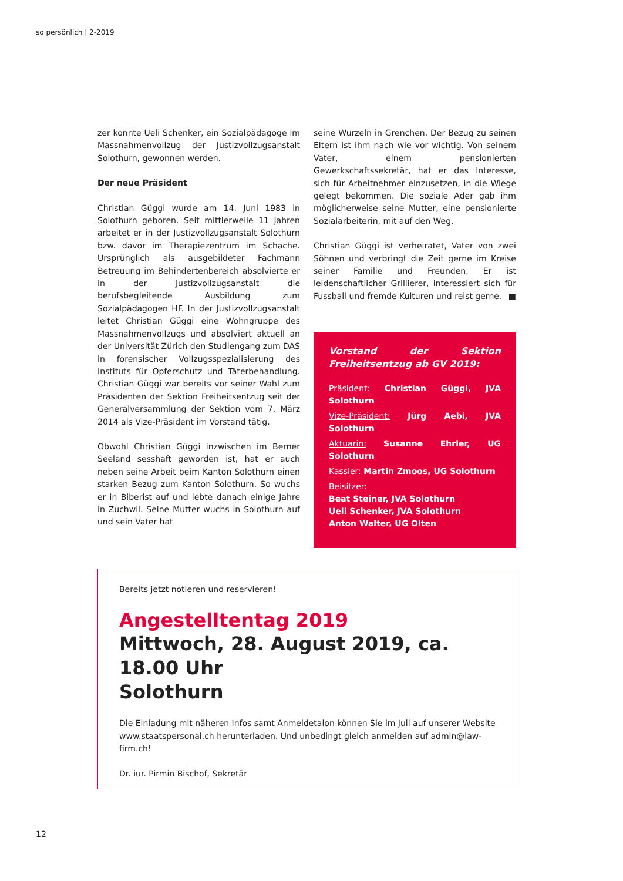so persönlich | 2-2019
zer konnte Ueli Schenker, ein Sozialpädagoge im Massnahmenvollzug der Justizvollzugsanstalt Solothurn, gewonnen werden.
Der neue Präsident
Christian Güggi wurde am 14. Juni 1983 in Solothurn geboren. Seit mittlerweile 11 Jahren arbeitet er in der Justizvollzugsanstalt Solothurn bzw. davor im Therapiezentrum im Schache. Ursprünglich als ausgebildeter Fachmann Betreuung im Behindertenbereich absolvierte er in der Justizvollzugsanstalt die berufsbegleitende Ausbildung zum Sozialpädagogen HF. In der Justizvollzugsanstalt leitet Christian Güggi eine Wohngruppe des Massnahmenvollzugs und absolviert aktuell an der Universität Zürich den Studiengang zum DAS in forensischer Vollzugsspezialisierung des Instituts für Opferschutz und Täterbehandlung. Christian Güggi war bereits vor seiner Wahl zum Präsidenten der Sektion Freiheitsentzug seit der Generalversammlung der Sektion vom 7. März 2014 als Vize-Präsident im Vorstand tätig.
Obwohl Christian Güggi inzwischen im Berner Seeland sesshaft geworden ist, hat er auch neben seine Arbeit beim Kanton Solothurn einen starken Bezug zum Kanton Solothurn. So wuchs er in Biberist auf und lebte danach einige Jahre in Zuchwil. Seine Mutter wuchs in Solothurn auf und sein Vater hat
seine Wurzeln in Grenchen. Der Bezug zu seinen Eltern ist ihm nach wie vor wichtig. Von seinem Vater, einem pensionierten Gewerkschaftssekretär, hat er das Interesse, sich für Arbeitnehmer einzusetzen, in die Wiege gelegt bekommen. Die soziale Ader gab ihm möglicherweise seine Mutter, eine pensionierte Sozialarbeiterin, mit auf den Weg.
Christian Güggi ist verheiratet, Vater von zwei Söhnen und verbringt die Zeit gerne im Kreise seiner Familie und Freunden. Er ist leidenschaftlicher Grillierer, interessiert sich für Fussball und fremde Kulturen und reist gerne. ■
Vorstand der Sektion Freiheitsentzug ab GV 2019:
Präsident: Christian Güggi, JVA Solothurn
Vize-Präsident: Jürg Aebi, JVA Solothurn
Aktuarin: Susanne Ehrler, UG Solothurn
Kassier: Martin Zmoos, UG Solothurn
Beisitzer:
Beat Steiner, JVA Solothurn
Ueli Schenker, JVA Solothurn
Anton Walter, UG Olten
Bereits jetzt notieren und reservieren!
Angestelltentag 2019
Mittwoch, 28. August 2019, ca. 18.00 Uhr
Solothurn
Die Einladung mit näheren Infos samt Anmeldetalon können Sie im Juli auf unserer Website www.staatspersonal.ch herunterladen. Und unbedingt gleich anmelden auf admin@law-firm.ch!
Dr. iur. Pirmin Bischof, Sekretär
12